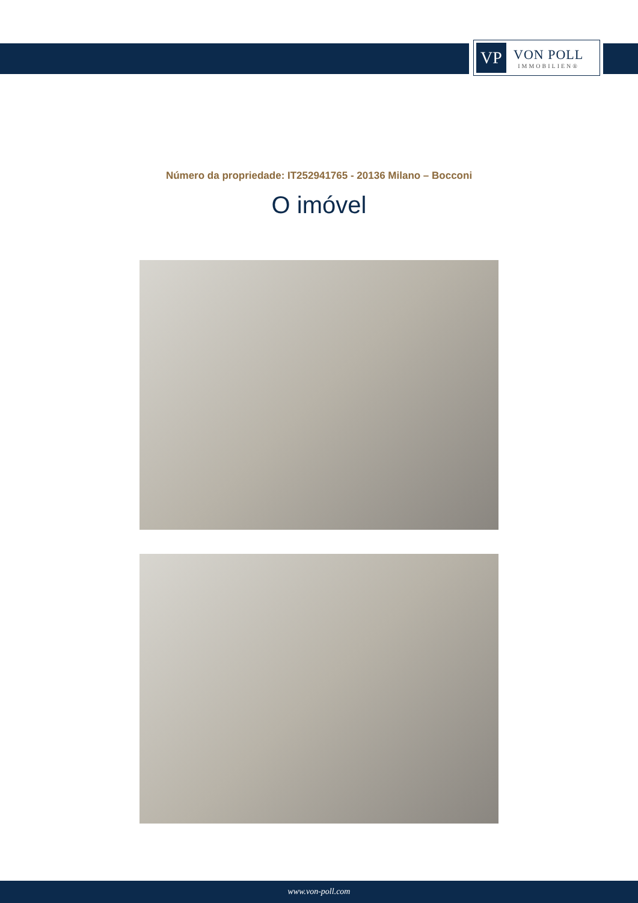VP
VON POLL
IMMOBILIEN®
Número da propriedade: IT252941765 - 20136 Milano – Bocconi
O imóvel
www.von-poll.com